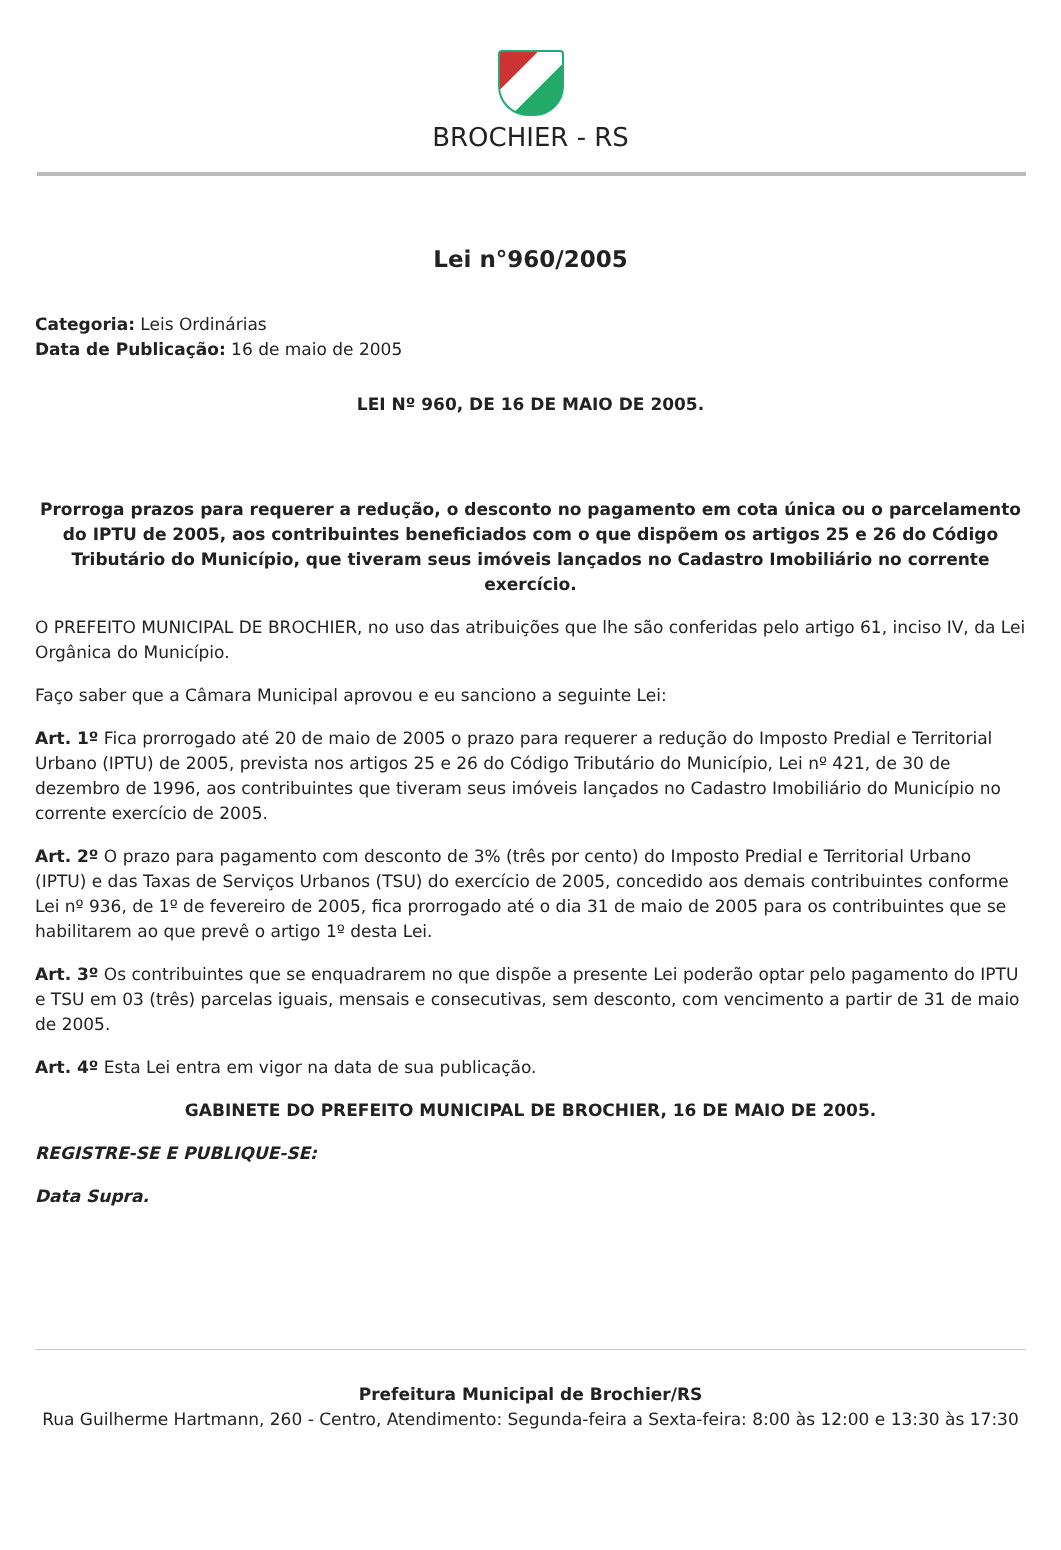BROCHIER - RS
Lei n°960/2005
Categoria: Leis Ordinárias
Data de Publicação: 16 de maio de 2005
LEI Nº 960, DE 16 DE MAIO DE 2005.
Prorroga prazos para requerer a redução, o desconto no pagamento em cota única ou o parcelamento do IPTU de 2005, aos contribuintes beneficiados com o que dispõem os artigos 25 e 26 do Código Tributário do Município, que tiveram seus imóveis lançados no Cadastro Imobiliário no corrente exercício.
O PREFEITO MUNICIPAL DE BROCHIER, no uso das atribuições que lhe são conferidas pelo artigo 61, inciso IV, da Lei Orgânica do Município.
Faço saber que a Câmara Municipal aprovou e eu sanciono a seguinte Lei:
Art. 1º Fica prorrogado até 20 de maio de 2005 o prazo para requerer a redução do Imposto Predial e Territorial Urbano (IPTU) de 2005, prevista nos artigos 25 e 26 do Código Tributário do Município, Lei nº 421, de 30 de dezembro de 1996, aos contribuintes que tiveram seus imóveis lançados no Cadastro Imobiliário do Município no corrente exercício de 2005.
Art. 2º O prazo para pagamento com desconto de 3% (três por cento) do Imposto Predial e Territorial Urbano (IPTU) e das Taxas de Serviços Urbanos (TSU) do exercício de 2005, concedido aos demais contribuintes conforme Lei nº 936, de 1º de fevereiro de 2005, fica prorrogado até o dia 31 de maio de 2005 para os contribuintes que se habilitarem ao que prevê o artigo 1º desta Lei.
Art. 3º Os contribuintes que se enquadrarem no que dispõe a presente Lei poderão optar pelo pagamento do IPTU e TSU em 03 (três) parcelas iguais, mensais e consecutivas, sem desconto, com vencimento a partir de 31 de maio de 2005.
Art. 4º Esta Lei entra em vigor na data de sua publicação.
GABINETE DO PREFEITO MUNICIPAL DE BROCHIER, 16 DE MAIO DE 2005.
REGISTRE-SE E PUBLIQUE-SE:
Data Supra.
Prefeitura Municipal de Brochier/RS
Rua Guilherme Hartmann, 260 - Centro, Atendimento: Segunda-feira a Sexta-feira: 8:00 às 12:00 e 13:30 às 17:30